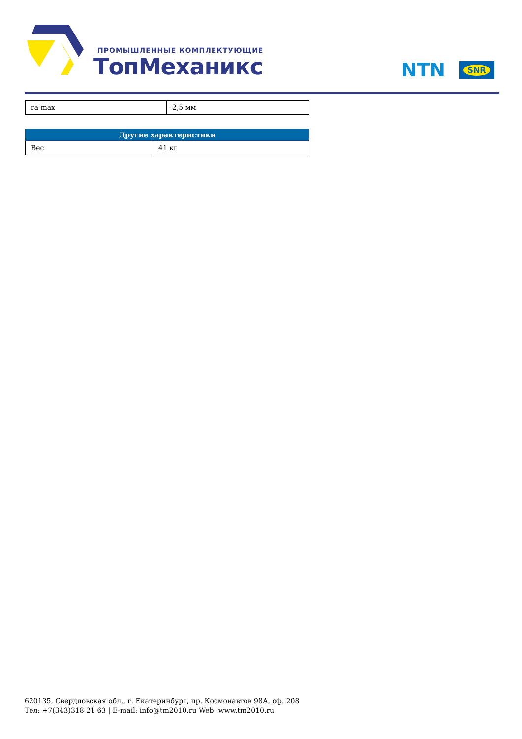ПРОМЫШЛЕННЫЕ КОМПЛЕКТУЮЩИЕ
ТопМеханикс
NTN SNR
| ra max | 2,5 мм |
| Другие характеристики | |
| --- | --- |
| Вес | 41 кг |
620135, Свердловская обл., г. Екатеринбург, пр. Космонавтов 98А, оф. 208
Тел: +7(343)318 21 63 | E-mail: info@tm2010.ru Web: www.tm2010.ru